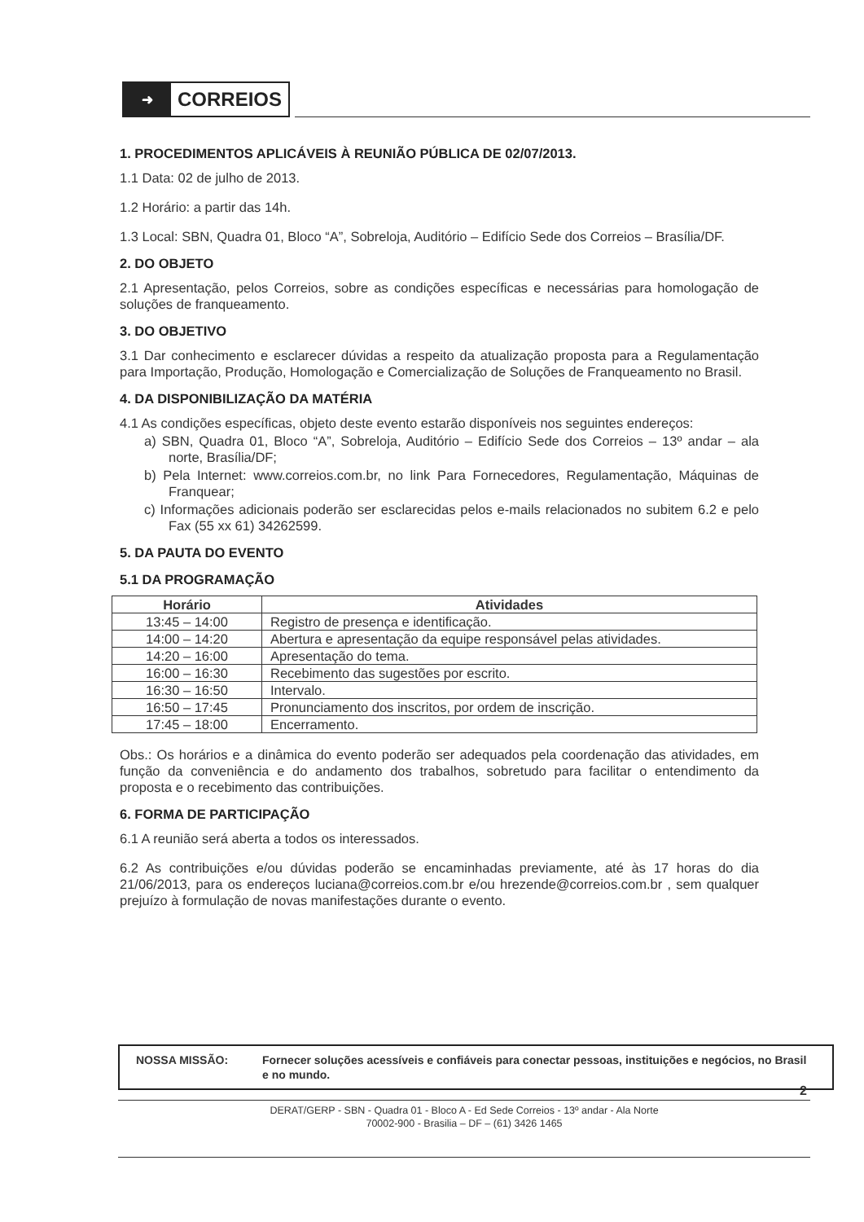➜
CORREIOS
1. PROCEDIMENTOS APLICÁVEIS À REUNIÃO PÚBLICA DE 02/07/2013.
1.1 Data: 02 de julho de 2013.
1.2 Horário: a partir das 14h.
1.3 Local: SBN, Quadra 01, Bloco “A”, Sobreloja, Auditório – Edifício Sede dos Correios – Brasília/DF.
2. DO OBJETO
2.1 Apresentação, pelos Correios, sobre as condições específicas e necessárias para homologação de soluções de franqueamento.
3. DO OBJETIVO
3.1 Dar conhecimento e esclarecer dúvidas a respeito da atualização proposta para a Regulamentação para Importação, Produção, Homologação e Comercialização de Soluções de Franqueamento no Brasil.
4. DA DISPONIBILIZAÇÃO DA MATÉRIA
4.1 As condições específicas, objeto deste evento estarão disponíveis nos seguintes endereços:
a) SBN, Quadra 01, Bloco “A”, Sobreloja, Auditório – Edifício Sede dos Correios – 13º andar – ala norte, Brasília/DF;
b) Pela Internet: www.correios.com.br, no link Para Fornecedores, Regulamentação, Máquinas de Franquear;
c) Informações adicionais poderão ser esclarecidas pelos e-mails relacionados no subitem 6.2 e pelo Fax (55 xx 61) 34262599.
5. DA PAUTA DO EVENTO
5.1 DA PROGRAMAÇÃO
| Horário | Atividades |
| --- | --- |
| 13:45 – 14:00 | Registro de presença e identificação. |
| 14:00 – 14:20 | Abertura e apresentação da equipe responsável pelas atividades. |
| 14:20 – 16:00 | Apresentação do tema. |
| 16:00 – 16:30 | Recebimento das sugestões por escrito. |
| 16:30 – 16:50 | Intervalo. |
| 16:50 – 17:45 | Pronunciamento dos inscritos, por ordem de inscrição. |
| 17:45 – 18:00 | Encerramento. |
Obs.: Os horários e a dinâmica do evento poderão ser adequados pela coordenação das atividades, em função da conveniência e do andamento dos trabalhos, sobretudo para facilitar o entendimento da proposta e o recebimento das contribuições.
6. FORMA DE PARTICIPAÇÃO
6.1 A reunião será aberta a todos os interessados.
6.2 As contribuições e/ou dúvidas poderão se encaminhadas previamente, até às 17 horas do dia 21/06/2013, para os endereços luciana@correios.com.br e/ou hrezende@correios.com.br , sem qualquer prejuízo à formulação de novas manifestações durante o evento.
NOSSA MISSÃO: Fornecer soluções acessíveis e confiáveis para conectar pessoas, instituições e negócios, no Brasil e no mundo.
2
DERAT/GERP - SBN - Quadra 01 - Bloco A - Ed Sede Correios - 13º andar - Ala Norte
70002-900 - Brasilia – DF – (61) 3426 1465